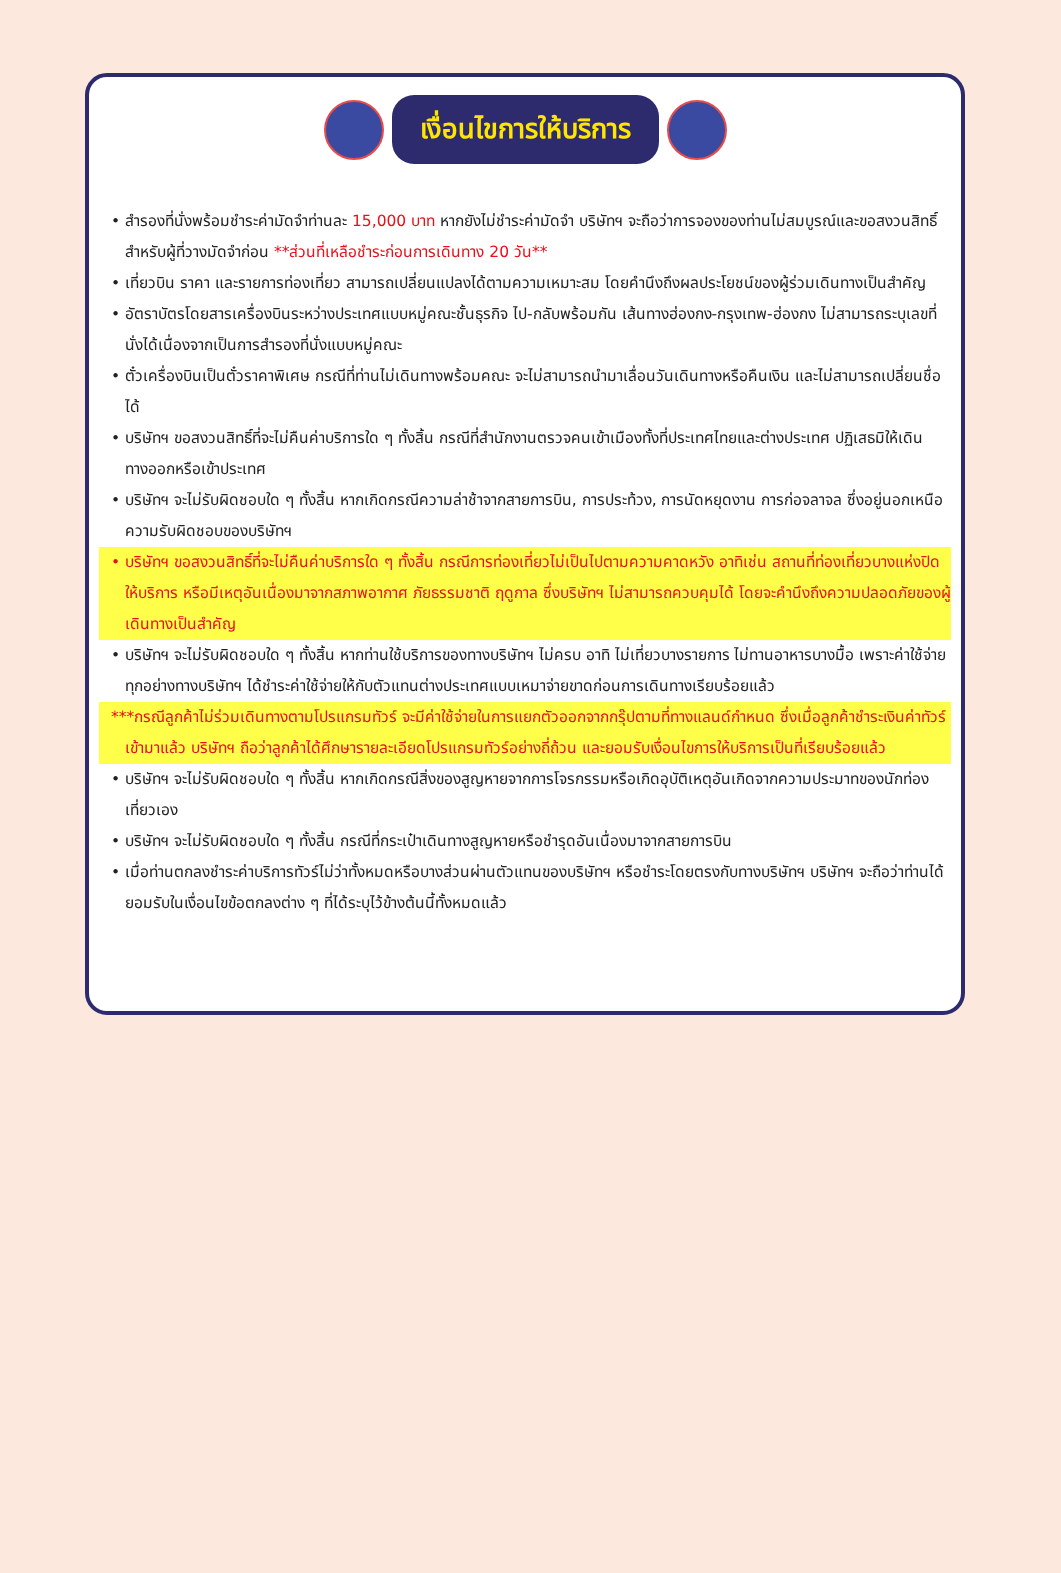เงื่อนไขการให้บริการ
• สำรองที่นั่งพร้อมชำระค่ามัดจำท่านละ 15,000 บาท หากยังไม่ชำระค่ามัดจำ บริษัทฯ จะถือว่าการจองของท่านไม่สมบูรณ์และขอสงวนสิทธิ์สำหรับผู้ที่วางมัดจำก่อน **ส่วนที่เหลือชำระก่อนการเดินทาง 20 วัน**
• เที่ยวบิน ราคา และรายการท่องเที่ยว สามารถเปลี่ยนแปลงได้ตามความเหมาะสม โดยคำนึงถึงผลประโยชน์ของผู้ร่วมเดินทางเป็นสำคัญ
• อัตราบัตรโดยสารเครื่องบินระหว่างประเทศแบบหมู่คณะชั้นธุรกิจ ไป-กลับพร้อมกัน เส้นทางฮ่องกง-กรุงเทพ-ฮ่องกง ไม่สามารถระบุเลขที่นั่งได้เนื่องจากเป็นการสำรองที่นั่งแบบหมู่คณะ
• ตั๋วเครื่องบินเป็นตั๋วราคาพิเศษ กรณีที่ท่านไม่เดินทางพร้อมคณะ จะไม่สามารถนำมาเลื่อนวันเดินทางหรือคืนเงิน และไม่สามารถเปลี่ยนชื่อได้
• บริษัทฯ ขอสงวนสิทธิ์ที่จะไม่คืนค่าบริการใด ๆ ทั้งสิ้น กรณีที่สำนักงานตรวจคนเข้าเมืองทั้งที่ประเทศไทยและต่างประเทศ ปฏิเสธมิให้เดินทางออกหรือเข้าประเทศ
• บริษัทฯ จะไม่รับผิดชอบใด ๆ ทั้งสิ้น หากเกิดกรณีความล่าช้าจากสายการบิน, การประท้วง, การนัดหยุดงาน การก่อจลาจล ซึ่งอยู่นอกเหนือความรับผิดชอบของบริษัทฯ
• บริษัทฯ ขอสงวนสิทธิ์ที่จะไม่คืนค่าบริการใด ๆ ทั้งสิ้น กรณีการท่องเที่ยวไม่เป็นไปตามความคาดหวัง อาทิเช่น สถานที่ท่องเที่ยวบางแห่งปิดให้บริการ หรือมีเหตุอันเนื่องมาจากสภาพอากาศ ภัยธรรมชาติ ฤดูกาล ซึ่งบริษัทฯ ไม่สามารถควบคุมได้ โดยจะคำนึงถึงความปลอดภัยของผู้เดินทางเป็นสำคัญ
• บริษัทฯ จะไม่รับผิดชอบใด ๆ ทั้งสิ้น หากท่านใช้บริการของทางบริษัทฯ ไม่ครบ อาทิ ไม่เที่ยวบางรายการ ไม่ทานอาหารบางมื้อ เพราะค่าใช้จ่ายทุกอย่างทางบริษัทฯ ได้ชำระค่าใช้จ่ายให้กับตัวแทนต่างประเทศแบบเหมาจ่ายขาดก่อนการเดินทางเรียบร้อยแล้ว
***กรณีลูกค้าไม่ร่วมเดินทางตามโปรแกรมทัวร์ จะมีค่าใช้จ่ายในการแยกตัวออกจากกรุ๊ปตามที่ทางแลนด์กำหนด ซึ่งเมื่อลูกค้าชำระเงินค่าทัวร์เข้ามาแล้ว บริษัทฯ ถือว่าลูกค้าได้ศึกษารายละเอียดโปรแกรมทัวร์อย่างถี่ถ้วน และยอมรับเงื่อนไขการให้บริการเป็นที่เรียบร้อยแล้ว
• บริษัทฯ จะไม่รับผิดชอบใด ๆ ทั้งสิ้น หากเกิดกรณีสิ่งของสูญหายจากการโจรกรรมหรือเกิดอุบัติเหตุอันเกิดจากความประมาทของนักท่องเที่ยวเอง
• บริษัทฯ จะไม่รับผิดชอบใด ๆ ทั้งสิ้น กรณีที่กระเป๋าเดินทางสูญหายหรือชำรุดอันเนื่องมาจากสายการบิน
• เมื่อท่านตกลงชำระค่าบริการทัวร์ไม่ว่าทั้งหมดหรือบางส่วนผ่านตัวแทนของบริษัทฯ หรือชำระโดยตรงกับทางบริษัทฯ บริษัทฯ จะถือว่าท่านได้ยอมรับในเงื่อนไขข้อตกลงต่าง ๆ ที่ได้ระบุไว้ข้างต้นนี้ทั้งหมดแล้ว